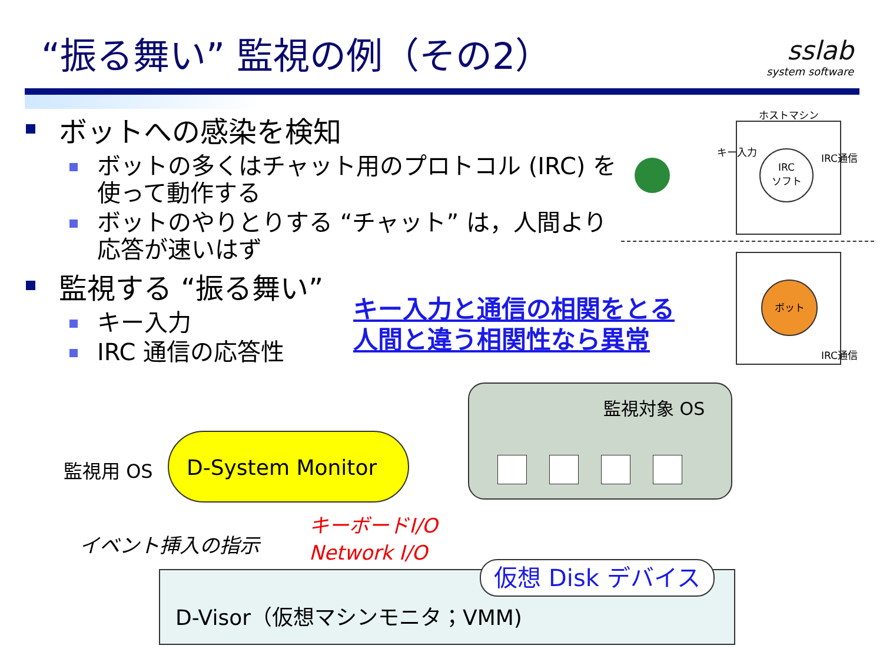“振る舞い” 監視の例（その2）
sslab
system software
ボットへの感染を検知
ボットの多くはチャット用のプロトコル (IRC) を使って動作する
ボットのやりとりする “チャット” は，人間より応答が速いはず
監視する “振る舞い”
キー入力
IRC 通信の応答性
キー入力と通信の相関をとる
人間と違う相関性なら異常
ホストマシン
キー入力
IRC
ソフト
IRC通信
ボット
IRC通信
監視対象 OS
監視用 OS
D-System Monitor
イベント挿入の指示
キーボードI/O
Network I/O
D-Visor（仮想マシンモニタ；VMM)
仮想 Disk デバイス